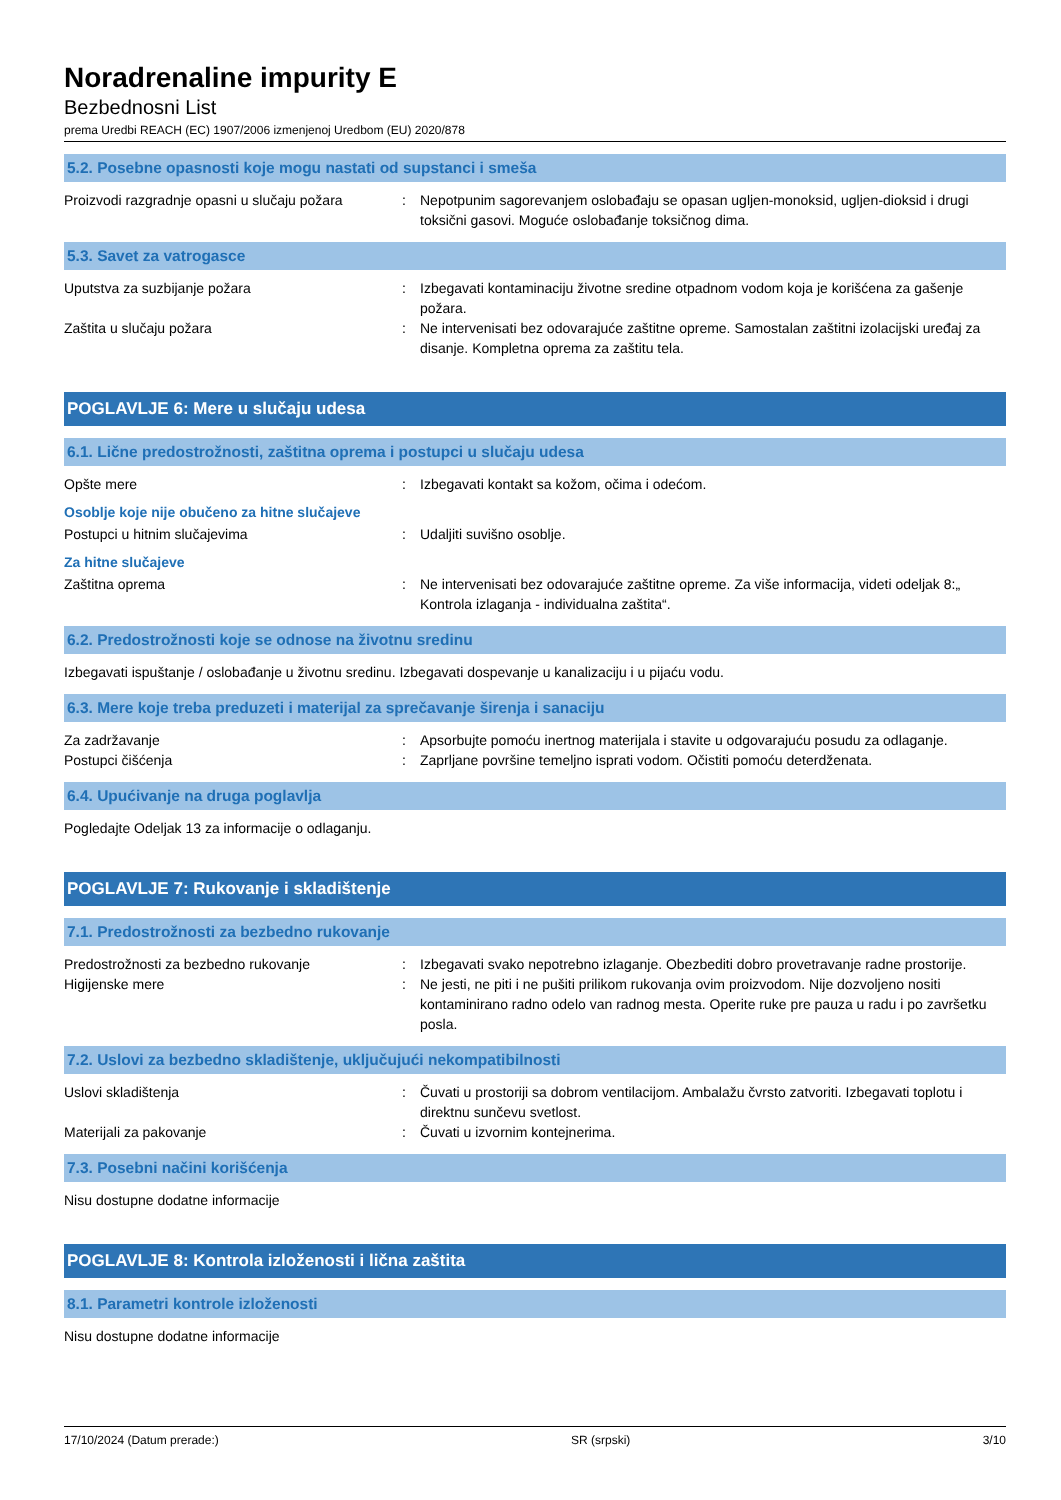Noradrenaline impurity E
Bezbednosni List
prema Uredbi REACH (EC) 1907/2006 izmenjenoj Uredbom (EU) 2020/878
5.2. Posebne opasnosti koje mogu nastati od supstanci i smeša
Proizvodi razgradnje opasni u slučaju požara
: Nepotpunim sagorevanjem oslobađaju se opasan ugljen-monoksid, ugljen-dioksid i drugi toksični gasovi. Moguće oslobađanje toksičnog dima.
5.3. Savet za vatrogasce
Uputstva za suzbijanje požara : Izbegavati kontaminaciju životne sredine otpadnom vodom koja je korišćena za gašenje požara.
Zaštita u slučaju požara : Ne intervenisati bez odovarajuće zaštitne opreme. Samostalan zaštitni izolacijski uređaj za disanje. Kompletna oprema za zaštitu tela.
POGLAVLJE 6: Mere u slučaju udesa
6.1. Lične predostrožnosti, zaštitna oprema i postupci u slučaju udesa
Opšte mere : Izbegavati kontakt sa kožom, očima i odećom.
Osoblje koje nije obučeno za hitne slučajeve
Postupci u hitnim slučajevima : Udaljiti suvišno osoblje.
Za hitne slučajeve
Zaštitna oprema : Ne intervenisati bez odovarajuće zaštitne opreme. Za više informacija, videti odeljak 8:„ Kontrola izlaganja - individualna zaštita“.
6.2. Predostrožnosti koje se odnose na životnu sredinu
Izbegavati ispuštanje / oslobađanje u životnu sredinu. Izbegavati dospevanje u kanalizaciju i u pijaću vodu.
6.3. Mere koje treba preduzeti i materijal za sprečavanje širenja i sanaciju
Za zadržavanje : Apsorbujte pomoću inertnog materijala i stavite u odgovarajuću posudu za odlaganje.
Postupci čišćenja : Zaprljane površine temeljno isprati vodom. Očistiti pomoću deterdženata.
6.4. Upućivanje na druga poglavlja
Pogledajte Odeljak 13 za informacije o odlaganju.
POGLAVLJE 7: Rukovanje i skladištenje
7.1. Predostrožnosti za bezbedno rukovanje
Predostrožnosti za bezbedno rukovanje : Izbegavati svako nepotrebno izlaganje. Obezbediti dobro provetravanje radne prostorije.
Higijenske mere : Ne jesti, ne piti i ne pušiti prilikom rukovanja ovim proizvodom. Nije dozvoljeno nositi kontaminirano radno odelo van radnog mesta. Operite ruke pre pauza u radu i po završetku posla.
7.2. Uslovi za bezbedno skladištenje, uključujući nekompatibilnosti
Uslovi skladištenja : Čuvati u prostoriji sa dobrom ventilacijom. Ambalažu čvrsto zatvoriti. Izbegavati toplotu i direktnu sunčevu svetlost.
Materijali za pakovanje : Čuvati u izvornim kontejnerima.
7.3. Posebni načini korišćenja
Nisu dostupne dodatne informacije
POGLAVLJE 8: Kontrola izloženosti i lična zaštita
8.1. Parametri kontrole izloženosti
Nisu dostupne dodatne informacije
17/10/2024 (Datum prerade:) SR (srpski) 3/10